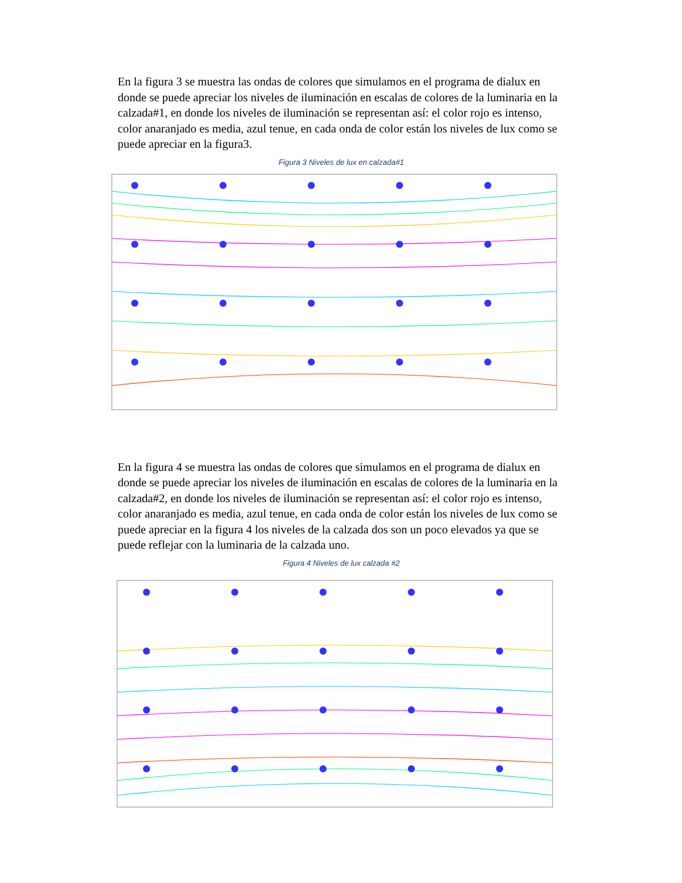En la figura 3 se muestra las ondas de colores que simulamos en el programa de dialux en donde se puede apreciar los niveles de iluminación en escalas de colores de la luminaria en la calzada#1, en donde los niveles de iluminación se representan así: el color rojo es intenso, color anaranjado es media, azul tenue, en cada onda de color están los niveles de lux como se puede apreciar en la figura3.
Figura 3 Niveles de lux en calzada#1
En la figura 4 se muestra las ondas de colores que simulamos en el programa de dialux en donde se puede apreciar los niveles de iluminación en escalas de colores de la luminaria en la calzada#2, en donde los niveles de iluminación se representan así: el color rojo es intenso, color anaranjado es media, azul tenue, en cada onda de color están los niveles de lux como se puede apreciar en la figura 4 los niveles de la calzada dos son un poco elevados ya que se puede reflejar con la luminaria de la calzada uno.
Figura 4 Niveles de lux calzada #2